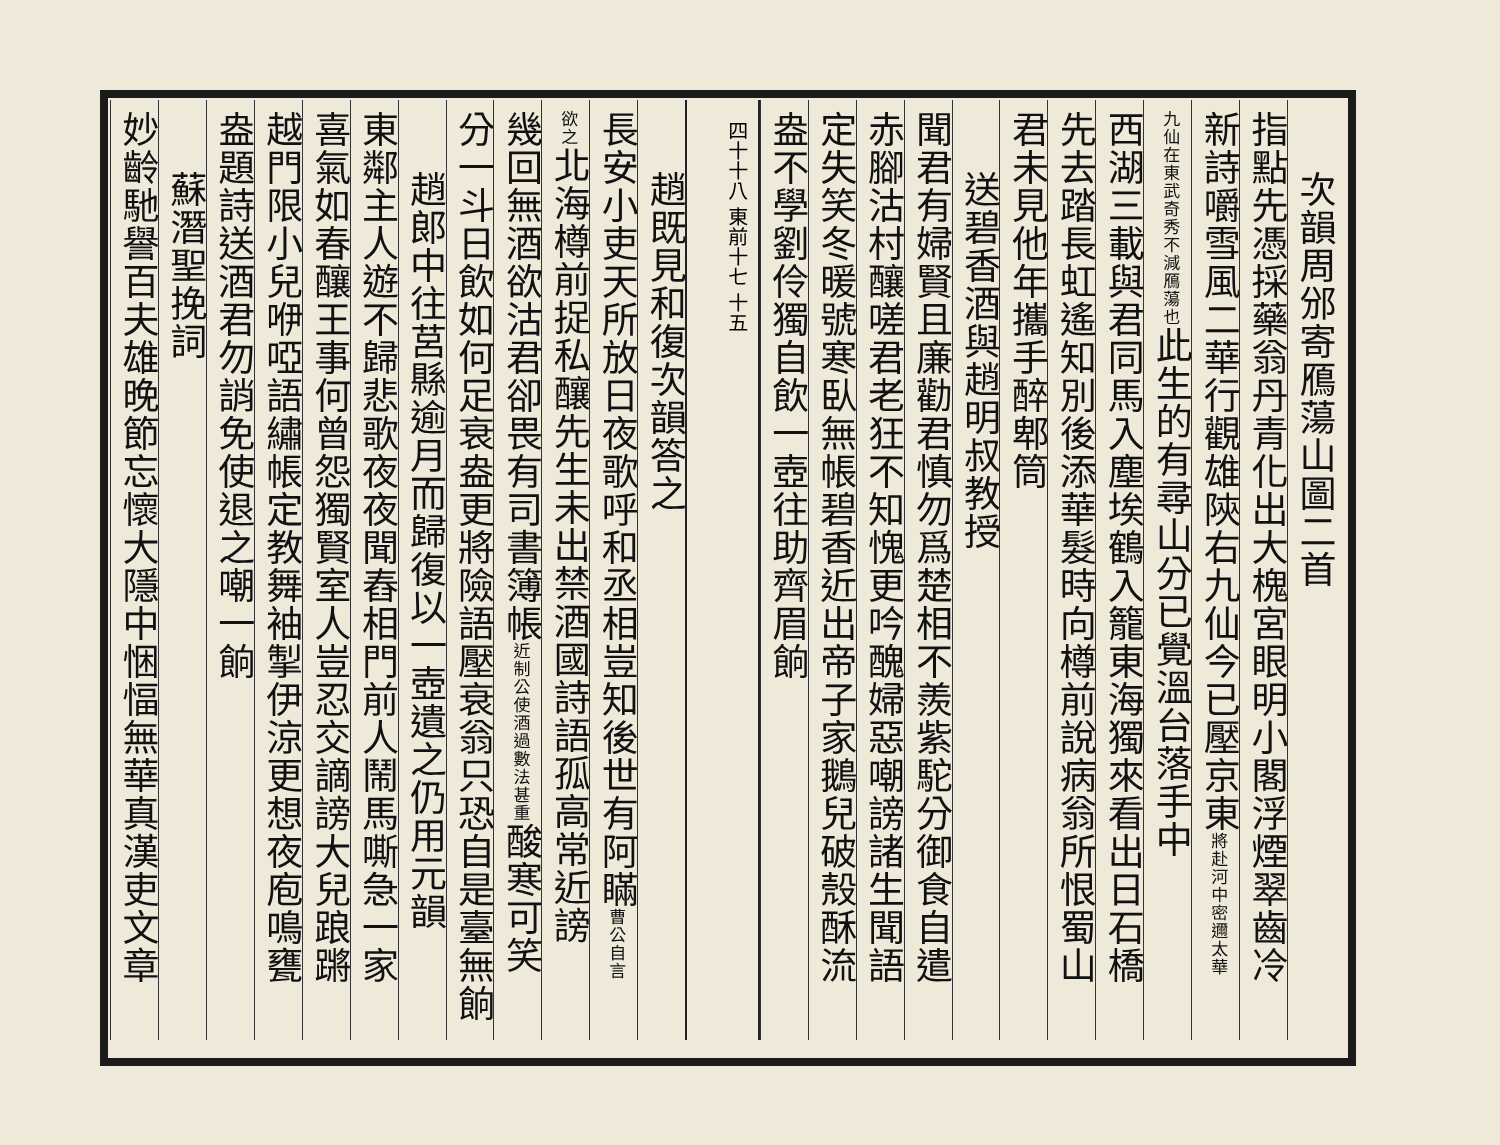次韻周邠寄鴈蕩山圖二首
指點先憑採藥翁丹青化出大槐宮眼明小閣浮煙翠齒冷
新詩嚼雪風二華行觀雄陝右九仙今已壓京東將赴河中密邇太華
九仙在東武奇秀不減鴈蕩也此生的有尋山分已覺溫台落手中
西湖三載與君同馬入塵埃鶴入籠東海獨來看出日石橋
先去踏長虹遙知別後添華髮時向樽前說病翁所恨蜀山
君未見他年攜手醉郫筒
送碧香酒與趙明叔教授
聞君有婦賢且廉勸君慎勿爲楚相不羨紫駝分御食自遣
赤腳沽村釀嗟君老狂不知愧更吟醜婦惡嘲謗諸生聞語
定失笑冬暖號寒臥無帳碧香近出帝子家鵝兒破殼酥流
盎不學劉伶獨自飲一壺往助齊眉餉
四十十八 東前十七 十五
趙既見和復次韻答之
長安小吏天所放日夜歌呼和丞相豈知後世有阿瞞曹公自言
欲之北海樽前捉私釀先生未出禁酒國詩語孤高常近謗
幾回無酒欲沽君卻畏有司書簿帳近制公使酒過數法甚重酸寒可笑
分一斗日飲如何足衰盎更將險語壓衰翁只恐自是臺無餉
趙郎中往莒縣逾月而歸復以一壺遺之仍用元韻
東鄰主人遊不歸悲歌夜夜聞舂相門前人鬧馬嘶急一家
喜氣如春釀王事何曾怨獨賢室人豈忍交謫謗大兒踉蹡
越門限小兒咿啞語繡帳定教舞袖掣伊涼更想夜庖鳴甕
盎題詩送酒君勿誚免使退之嘲一餉
蘇潛聖挽詞
妙齡馳譽百夫雄晚節忘懷大隱中悃愊無華真漢吏文章